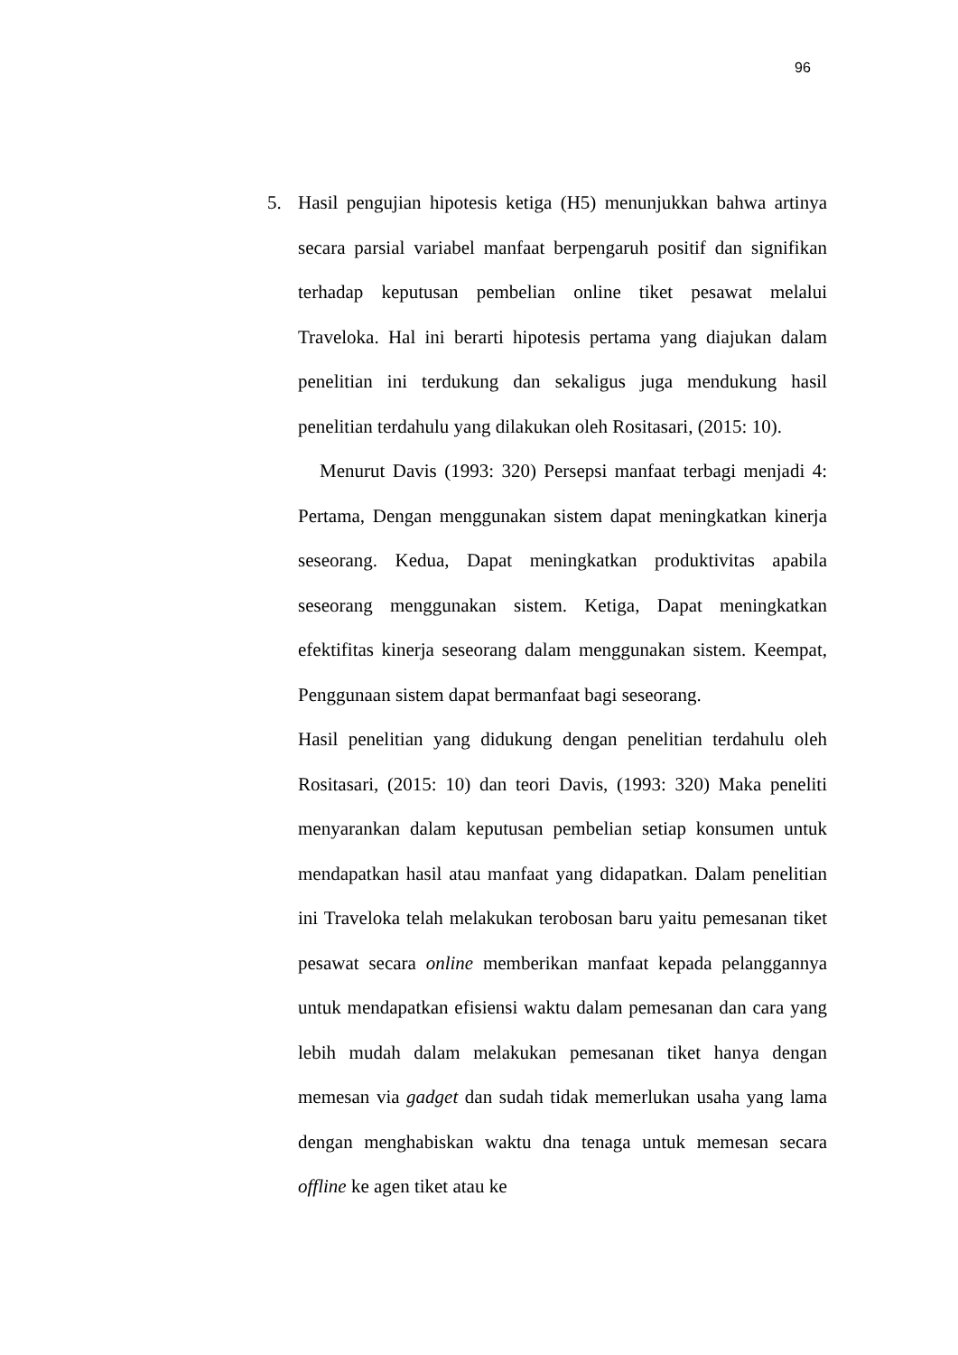96
5. Hasil pengujian hipotesis ketiga (H5) menunjukkan bahwa artinya secara parsial variabel manfaat berpengaruh positif dan signifikan terhadap keputusan pembelian online tiket pesawat melalui Traveloka. Hal ini berarti hipotesis pertama yang diajukan dalam penelitian ini terdukung dan sekaligus juga mendukung hasil penelitian terdahulu yang dilakukan oleh Rositasari, (2015: 10).
Menurut Davis (1993: 320) Persepsi manfaat terbagi menjadi 4: Pertama, Dengan menggunakan sistem dapat meningkatkan kinerja seseorang. Kedua, Dapat meningkatkan produktivitas apabila seseorang menggunakan sistem. Ketiga, Dapat meningkatkan efektifitas kinerja seseorang dalam menggunakan sistem. Keempat, Penggunaan sistem dapat bermanfaat bagi seseorang.
Hasil penelitian yang didukung dengan penelitian terdahulu oleh Rositasari, (2015: 10) dan teori Davis, (1993: 320) Maka peneliti menyarankan dalam keputusan pembelian setiap konsumen untuk mendapatkan hasil atau manfaat yang didapatkan. Dalam penelitian ini Traveloka telah melakukan terobosan baru yaitu pemesanan tiket pesawat secara online memberikan manfaat kepada pelanggannya untuk mendapatkan efisiensi waktu dalam pemesanan dan cara yang lebih mudah dalam melakukan pemesanan tiket hanya dengan memesan via gadget dan sudah tidak memerlukan usaha yang lama dengan menghabiskan waktu dna tenaga untuk memesan secara offline ke agen tiket atau ke